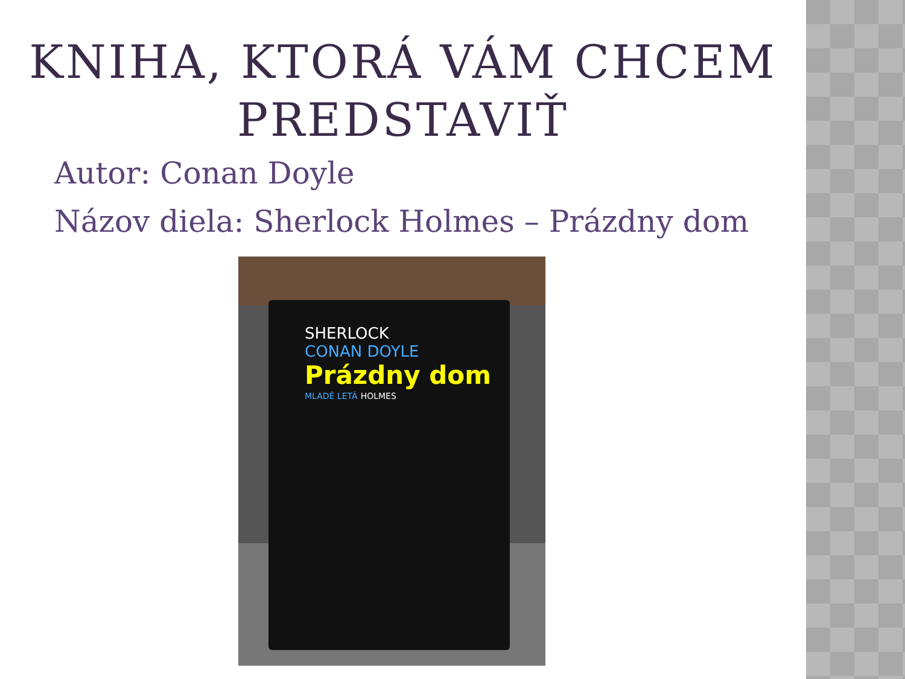KNIHA, KTORÁ VÁM CHCEM
PREDSTAVIŤ
Autor: Conan Doyle
Názov diela: Sherlock Holmes – Prázdny dom
SHERLOCK
CONAN DOYLE
Prázdny dom
MLADÉ LETÁ HOLMES